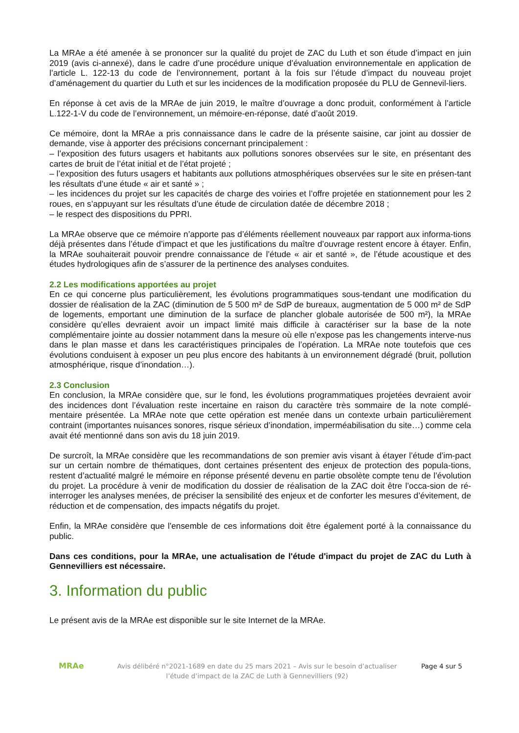La MRAe a été amenée à se prononcer sur la qualité du projet de ZAC du Luth et son étude d’impact en juin 2019 (avis ci-annexé), dans le cadre d’une procédure unique d’évaluation environnementale en application de l’article L. 122-13 du code de l’environnement, portant à la fois sur l’étude d’impact du nouveau projet d’aménagement du quartier du Luth et sur les incidences de la modification proposée du PLU de Gennevil-liers.
En réponse à cet avis de la MRAe de juin 2019, le maître d’ouvrage a donc produit, conformément à l’article L.122-1-V du code de l’environnement, un mémoire-en-réponse, daté d’août 2019.
Ce mémoire, dont la MRAe a pris connaissance dans le cadre de la présente saisine, car joint au dossier de demande, vise à apporter des précisions concernant principalement :
– l’exposition des futurs usagers et habitants aux pollutions sonores observées sur le site, en présentant des cartes de bruit de l’état initial et de l’état projeté ;
– l’exposition des futurs usagers et habitants aux pollutions atmosphériques observées sur le site en présen-tant les résultats d’une étude « air et santé » ;
– les incidences du projet sur les capacités de charge des voiries et l’offre projetée en stationnement pour les 2 roues, en s’appuyant sur les résultats d’une étude de circulation datée de décembre 2018 ;
– le respect des dispositions du PPRI.
La MRAe observe que ce mémoire n’apporte pas d’éléments réellement nouveaux par rapport aux informa-tions déjà présentes dans l’étude d’impact et que les justifications du maître d’ouvrage restent encore à étayer. Enfin, la MRAe souhaiterait pouvoir prendre connaissance de l’étude « air et santé », de l’étude acoustique et des études hydrologiques afin de s’assurer de la pertinence des analyses conduites.
2.2 Les modifications apportées au projet
En ce qui concerne plus particulièrement, les évolutions programmatiques sous-tendant une modification du dossier de réalisation de la ZAC (diminution de 5 500 m² de SdP de bureaux, augmentation de 5 000 m² de SdP de logements, emportant une diminution de la surface de plancher globale autorisée de 500 m²), la MRAe considère qu’elles devraient avoir un impact limité mais difficile à caractériser sur la base de la note complémentaire jointe au dossier notamment dans la mesure où elle n’expose pas les changements interve-nus dans le plan masse et dans les caractéristiques principales de l’opération. La MRAe note toutefois que ces évolutions conduisent à exposer un peu plus encore des habitants à un environnement dégradé (bruit, pollution atmosphérique, risque d’inondation…).
2.3 Conclusion
En conclusion, la MRAe considère que, sur le fond, les évolutions programmatiques projetées devraient avoir des incidences dont l’évaluation reste incertaine en raison du caractère très sommaire de la note complé-mentaire présentée. La MRAe note que cette opération est menée dans un contexte urbain particulièrement contraint (importantes nuisances sonores, risque sérieux d’inondation, imperméabilisation du site…) comme cela avait été mentionné dans son avis du 18 juin 2019.
De surcroît, la MRAe considère que les recommandations de son premier avis visant à étayer l’étude d’im-pact sur un certain nombre de thématiques, dont certaines présentent des enjeux de protection des popula-tions, restent d’actualité malgré le mémoire en réponse présenté devenu en partie obsolète compte tenu de l’évolution du projet. La procédure à venir de modification du dossier de réalisation de la ZAC doit être l’occa-sion de ré-interroger les analyses menées, de préciser la sensibilité des enjeux et de conforter les mesures d’évitement, de réduction et de compensation, des impacts négatifs du projet.
Enfin, la MRAe considère que l'ensemble de ces informations doit être également porté à la connaissance du public.
Dans ces conditions, pour la MRAe, une actualisation de l'étude d'impact du projet de ZAC du Luth à Gennevilliers est nécessaire.
3. Information du public
Le présent avis de la MRAe est disponible sur le site Internet de la MRAe.
MRAe
Avis délibéré n°2021-1689 en date du 25 mars 2021 – Avis sur le besoin d’actualiser l’étude d’impact de la ZAC de Luth à Gennevilliers (92)
Page 4 sur 5